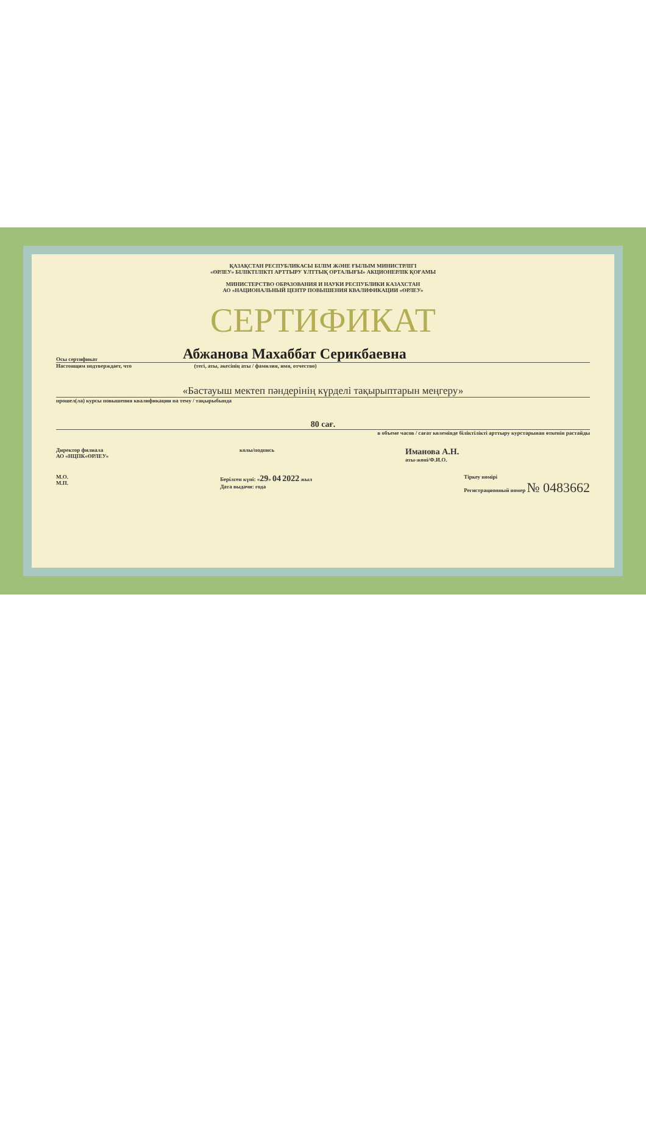ҚАЗАҚСТАН РЕСПУБЛИКАСЫ БІЛІМ ЖӘНЕ ҒЫЛЫМ МИНИСТРЛІГІ
«ӨРЛЕУ» БІЛІКТІЛІКТІ АРТТЫРУ ҰЛТТЫҚ ОРТАЛЫҒЫ» АКЦИОНЕРЛІК ҚОҒАМЫ
МИНИСТЕРСТВО ОБРАЗОВАНИЯ И НАУКИ РЕСПУБЛИКИ КАЗАХСТАН
АО «НАЦИОНАЛЬНЫЙ ЦЕНТР ПОВЫШЕНИЯ КВАЛИФИКАЦИИ «ӨРЛЕУ»
СЕРТИФИКАТ
Осы сертификат Абжанова Махаббат Серикбаевна
Настоящим подтверждает, что (тегі, аты, әкесінің аты / фамилия, имя, отчество)
«Бастауыш мектеп пәндерінің күрделі тақырыптарын меңгеру»
прошел(ла) курсы повышения квалификации на тему / тақырыбында
80 сағ.
в объеме часов / сағат көлемінде біліктілікті арттыру курстарынан өткенін растайды
Директор филиала
АО «НЦПК«ӨРЛЕУ»
колы/подпись
Иманова А.Н.
аты-жөні/Ф.И.О.
М.О.
М.П.
Берілген күні: «29» 04 2022 жыл
Дата выдачи: года
Тіркеу нөмірі
Регистрационный номер № 0483662